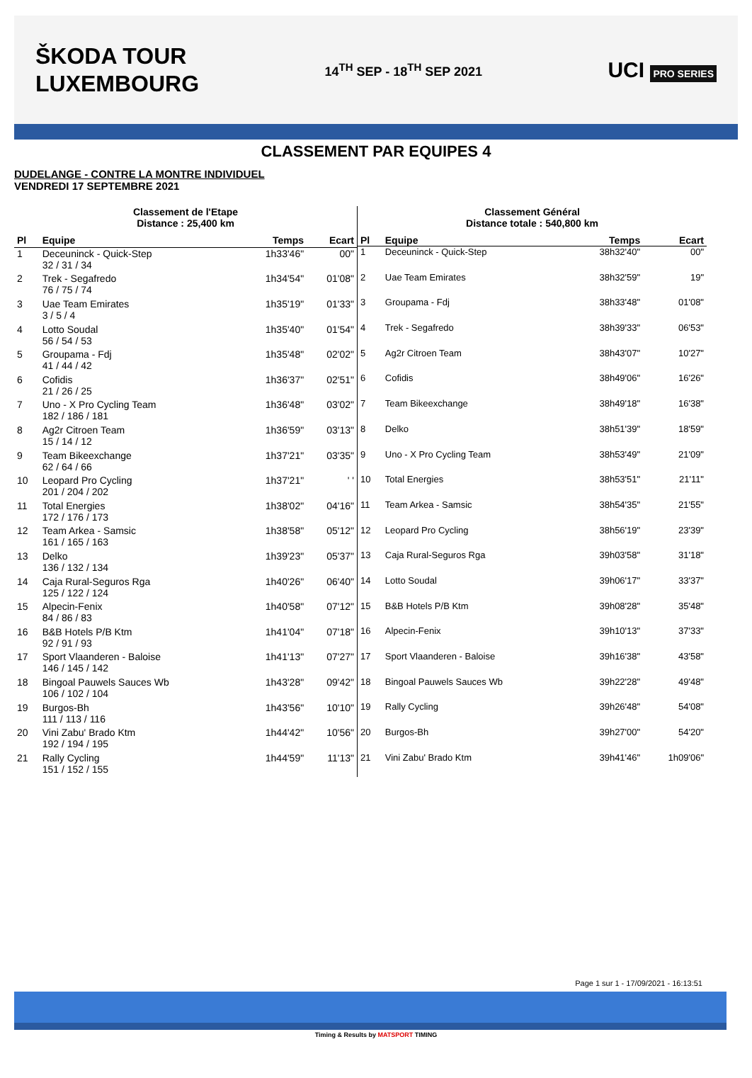ŠKODA TOUR
LUXEMBOURG
14<sup>TH</sup> SEP - 18<sup>TH</sup> SEP 2021
UCI PRO SERIES
CLASSEMENT PAR EQUIPES 4
DUDELANGE - CONTRE LA MONTRE INDIVIDUEL
VENDREDI 17 SEPTEMBRE 2021
| Classement de l'Etape Distance : 25,400 km | | | |
| Pl | Equipe | Temps | Ecart |
| 1 | Deceuninck - Quick-Step 32 / 31 / 34 | 1h33'46" | 00" |
| 2 | Trek - Segafredo 76 / 75 / 74 | 1h34'54" | 01'08" |
| 3 | Uae Team Emirates 3 / 5 / 4 | 1h35'19" | 01'33" |
| 4 | Lotto Soudal 56 / 54 / 53 | 1h35'40" | 01'54" |
| 5 | Groupama - Fdj 41 / 44 / 42 | 1h35'48" | 02'02" |
| 6 | Cofidis 21 / 26 / 25 | 1h36'37" | 02'51" |
| 7 | Uno - X Pro Cycling Team 182 / 186 / 181 | 1h36'48" | 03'02" |
| 8 | Ag2r Citroen Team 15 / 14 / 12 | 1h36'59" | 03'13" |
| 9 | Team Bikeexchange 62 / 64 / 66 | 1h37'21" | 03'35" |
| 10 | Leopard Pro Cycling 201 / 204 / 202 | 1h37'21" | ' ' |
| 11 | Total Energies 172 / 176 / 173 | 1h38'02" | 04'16" |
| 12 | Team Arkea - Samsic 161 / 165 / 163 | 1h38'58" | 05'12" |
| 13 | Delko 136 / 132 / 134 | 1h39'23" | 05'37" |
| 14 | Caja Rural-Seguros Rga 125 / 122 / 124 | 1h40'26" | 06'40" |
| 15 | Alpecin-Fenix 84 / 86 / 83 | 1h40'58" | 07'12" |
| 16 | B&B Hotels P/B Ktm 92 / 91 / 93 | 1h41'04" | 07'18" |
| 17 | Sport Vlaanderen - Baloise 146 / 145 / 142 | 1h41'13" | 07'27" |
| 18 | Bingoal Pauwels Sauces Wb 106 / 102 / 104 | 1h43'28" | 09'42" |
| 19 | Burgos-Bh 111 / 113 / 116 | 1h43'56" | 10'10" |
| 20 | Vini Zabu' Brado Ktm 192 / 194 / 195 | 1h44'42" | 10'56" |
| 21 | Rally Cycling 151 / 152 / 155 | 1h44'59" | 11'13" |
| Classement Général Distance totale : 540,800 km | | | |
| Pl | Equipe | Temps | Ecart |
| 1 | Deceuninck - Quick-Step | 38h32'40" | 00" |
| 2 | Uae Team Emirates | 38h32'59" | 19" |
| 3 | Groupama - Fdj | 38h33'48" | 01'08" |
| 4 | Trek - Segafredo | 38h39'33" | 06'53" |
| 5 | Ag2r Citroen Team | 38h43'07" | 10'27" |
| 6 | Cofidis | 38h49'06" | 16'26" |
| 7 | Team Bikeexchange | 38h49'18" | 16'38" |
| 8 | Delko | 38h51'39" | 18'59" |
| 9 | Uno - X Pro Cycling Team | 38h53'49" | 21'09" |
| 10 | Total Energies | 38h53'51" | 21'11" |
| 11 | Team Arkea - Samsic | 38h54'35" | 21'55" |
| 12 | Leopard Pro Cycling | 38h56'19" | 23'39" |
| 13 | Caja Rural-Seguros Rga | 39h03'58" | 31'18" |
| 14 | Lotto Soudal | 39h06'17" | 33'37" |
| 15 | B&B Hotels P/B Ktm | 39h08'28" | 35'48" |
| 16 | Alpecin-Fenix | 39h10'13" | 37'33" |
| 17 | Sport Vlaanderen - Baloise | 39h16'38" | 43'58" |
| 18 | Bingoal Pauwels Sauces Wb | 39h22'28" | 49'48" |
| 19 | Rally Cycling | 39h26'48" | 54'08" |
| 20 | Burgos-Bh | 39h27'00" | 54'20" |
| 21 | Vini Zabu' Brado Ktm | 39h41'46" | 1h09'06" |
Page 1 sur 1 - 17/09/2021 - 16:13:51
Timing & Results by MATSPORT TIMING